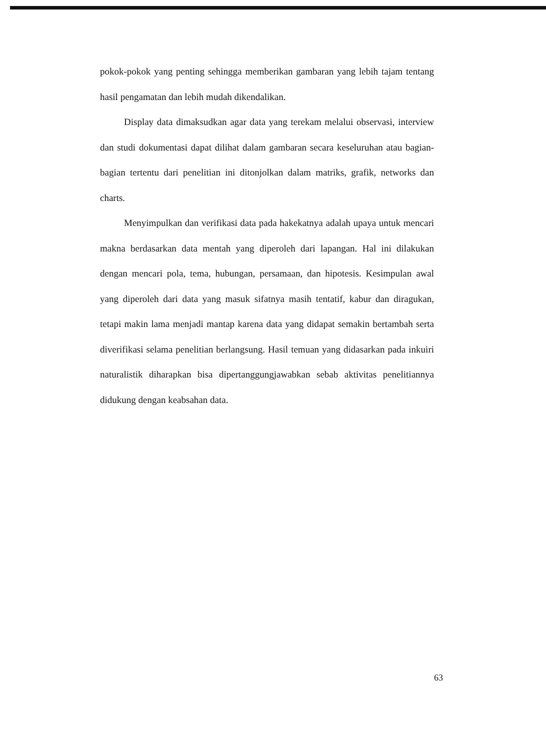pokok-pokok yang penting sehingga memberikan gambaran yang lebih tajam tentang hasil pengamatan dan lebih mudah dikendalikan.
Display data dimaksudkan agar data yang terekam melalui observasi, interview dan studi dokumentasi dapat dilihat dalam gambaran secara keseluruhan atau bagian-bagian tertentu dari penelitian ini ditonjolkan dalam matriks, grafik, networks dan charts.
Menyimpulkan dan verifikasi data pada hakekatnya adalah upaya untuk mencari makna berdasarkan data mentah yang diperoleh dari lapangan. Hal ini dilakukan dengan mencari pola, tema, hubungan, persamaan, dan hipotesis. Kesimpulan awal yang diperoleh dari data yang masuk sifatnya masih tentatif, kabur dan diragukan, tetapi makin lama menjadi mantap karena data yang didapat semakin bertambah serta diverifikasi selama penelitian berlangsung. Hasil temuan yang didasarkan pada inkuiri naturalistik diharapkan bisa dipertanggungjawabkan sebab aktivitas penelitiannya didukung dengan keabsahan data.
63